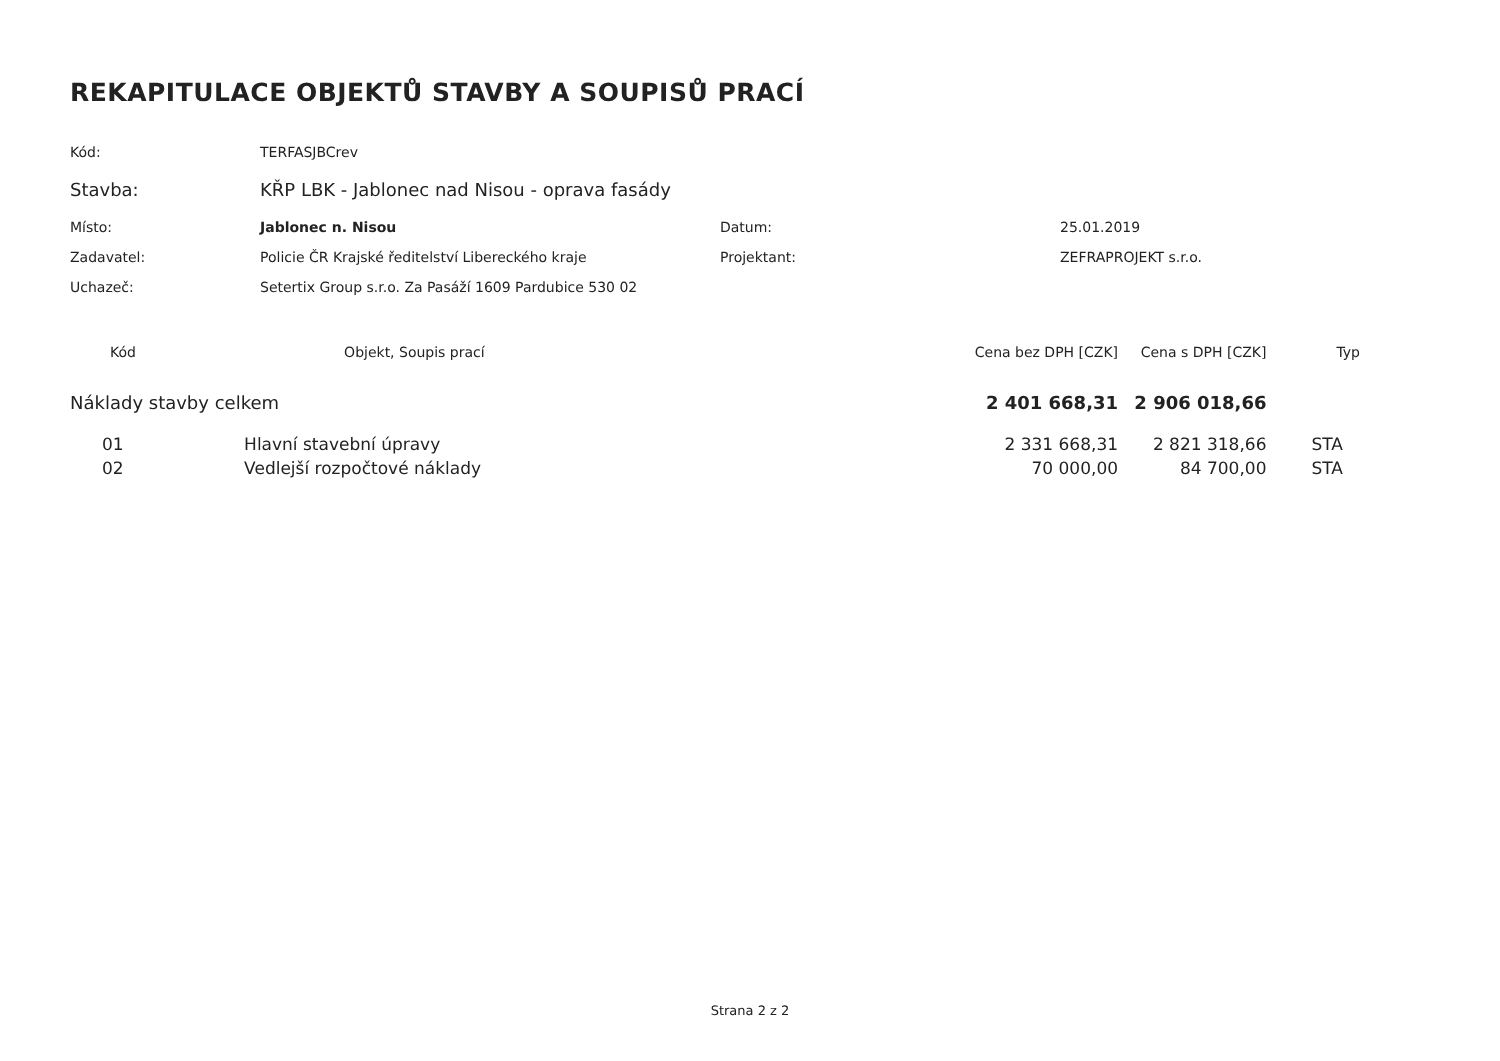REKAPITULACE OBJEKTŮ STAVBY A SOUPISŮ PRACÍ
| Kód: | TERFASJBCrev | | |
| Stavba: | KŘP LBK - Jablonec nad Nisou - oprava fasády | | |
| Místo: | Jablonec n. Nisou | Datum: | 25.01.2019 |
| Zadavatel: | Policie ČR Krajské ředitelství Libereckého kraje | Projektant: | ZEFRAPROJEKT s.r.o. |
| Uchazeč: | Setertix Group s.r.o. Za Pasáží 1609 Pardubice 530 02 | | |
| Kód | Objekt, Soupis prací | Cena bez DPH [CZK] | Cena s DPH [CZK] | Typ |
| --- | --- | --- | --- | --- |
| Náklady stavby celkem | | 2 401 668,31 | 2 906 018,66 | |
| 01 | Hlavní stavební úpravy | 2 331 668,31 | 2 821 318,66 | STA |
| 02 | Vedlejší rozpočtové náklady | 70 000,00 | 84 700,00 | STA |
Strana 2 z 2